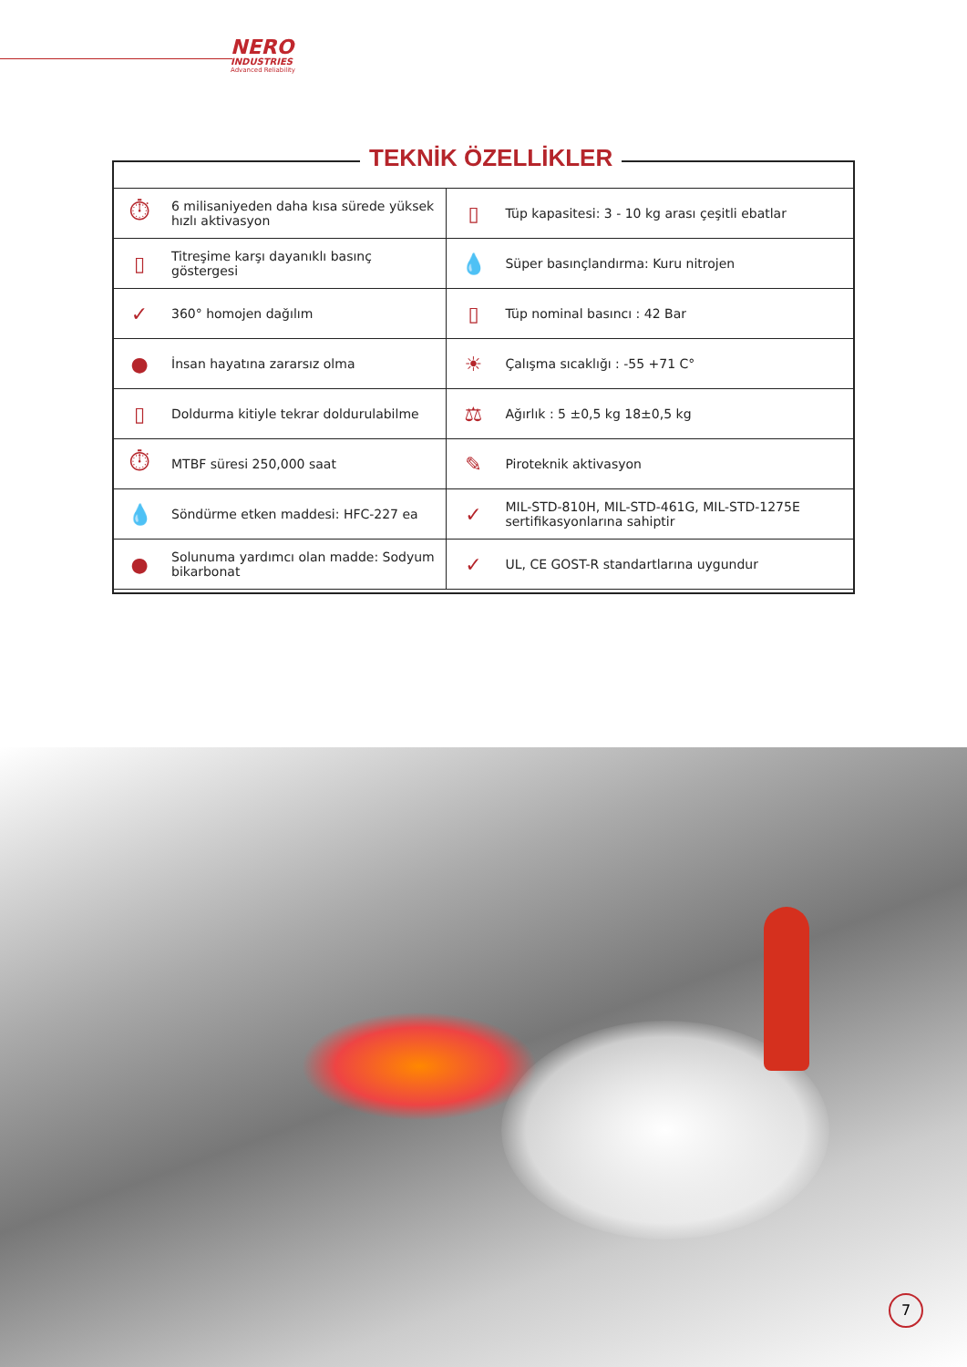NERO
INDUSTRIES
Advanced Reliability
TEKNİK ÖZELLİKLER
| ⏱ | 6 milisaniyeden daha kısa sürede yüksek hızlı aktivasyon | ▯ | Tüp kapasitesi: 3 - 10 kg arası çeşitli ebatlar |
| ▯ | Titreşime karşı dayanıklı basınç göstergesi | 💧 | Süper basınçlandırma: Kuru nitrojen |
| ✓ | 360° homojen dağılım | ▯ | Tüp nominal basıncı : 42 Bar |
| ● | İnsan hayatına zararsız olma | ☀ | Çalışma sıcaklığı : -55 +71 C° |
| ▯ | Doldurma kitiyle tekrar doldurulabilme | ⚖ | Ağırlık : 5 ±0,5 kg 18±0,5 kg |
| ⏱ | MTBF süresi 250,000 saat | ✎ | Piroteknik aktivasyon |
| 💧 | Söndürme etken maddesi: HFC-227 ea | ✓ | MIL-STD-810H, MIL-STD-461G, MIL-STD-1275E sertifikasyonlarına sahiptir |
| ● | Solunuma yardımcı olan madde: Sodyum bikarbonat | ✓ | UL, CE GOST-R standartlarına uygundur |
7